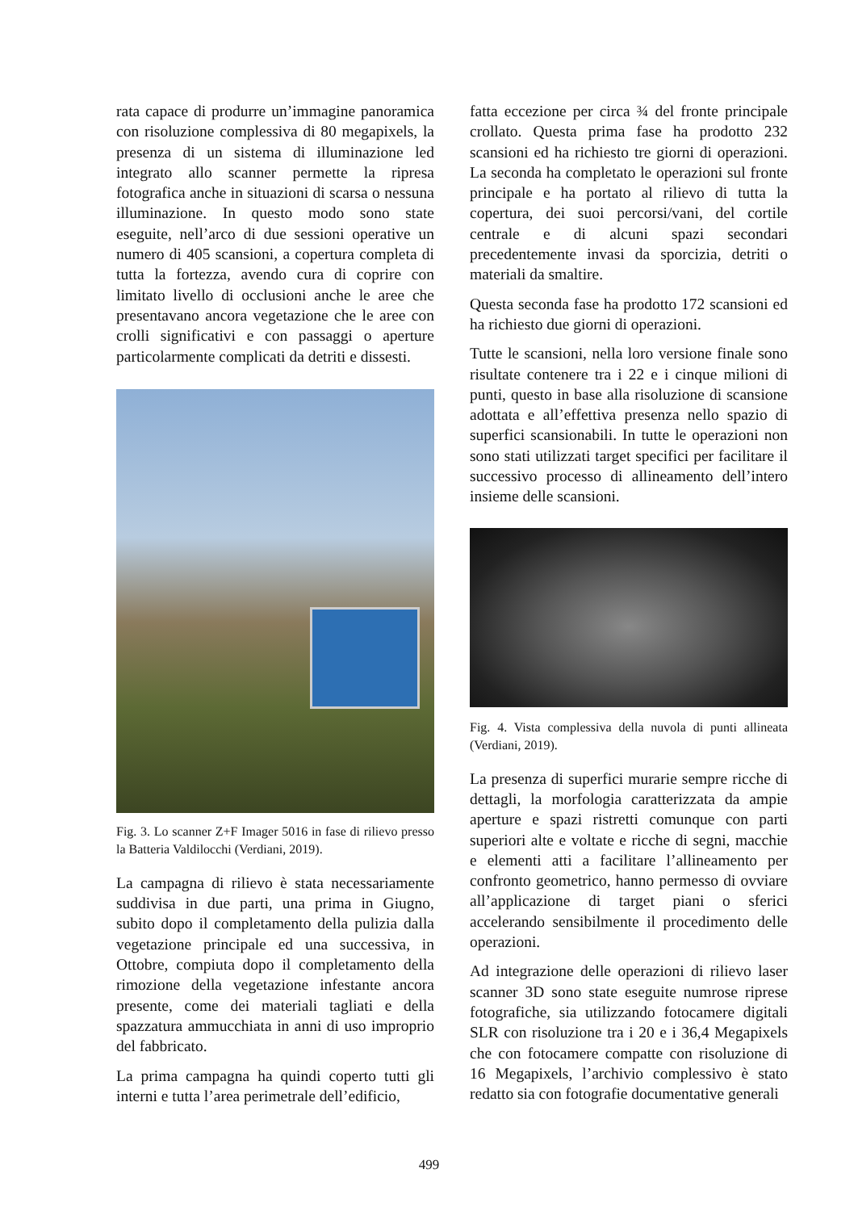rata capace di produrre un’immagine panoramica con risoluzione complessiva di 80 megapixels, la presenza di un sistema di illuminazione led integrato allo scanner permette la ripresa fotografica anche in situazioni di scarsa o nessuna illuminazione. In questo modo sono state eseguite, nell’arco di due sessioni operative un numero di 405 scansioni, a copertura completa di tutta la fortezza, avendo cura di coprire con limitato livello di occlusioni anche le aree che presentavano ancora vegetazione che le aree con crolli significativi e con passaggi o aperture particolarmente complicati da detriti e dissesti.
Fig. 3. Lo scanner Z+F Imager 5016 in fase di rilievo presso la Batteria Valdilocchi (Verdiani, 2019).
La campagna di rilievo è stata necessariamente suddivisa in due parti, una prima in Giugno, subito dopo il completamento della pulizia dalla vegetazione principale ed una successiva, in Ottobre, compiuta dopo il completamento della rimozione della vegetazione infestante ancora presente, come dei materiali tagliati e della spazzatura ammucchiata in anni di uso improprio del fabbricato.
La prima campagna ha quindi coperto tutti gli interni e tutta l’area perimetrale dell’edificio,
fatta eccezione per circa ¾ del fronte principale crollato. Questa prima fase ha prodotto 232 scansioni ed ha richiesto tre giorni di operazioni. La seconda ha completato le operazioni sul fronte principale e ha portato al rilievo di tutta la copertura, dei suoi percorsi/vani, del cortile centrale e di alcuni spazi secondari precedentemente invasi da sporcizia, detriti o materiali da smaltire.
Questa seconda fase ha prodotto 172 scansioni ed ha richiesto due giorni di operazioni.
Tutte le scansioni, nella loro versione finale sono risultate contenere tra i 22 e i cinque milioni di punti, questo in base alla risoluzione di scansione adottata e all’effettiva presenza nello spazio di superfici scansionabili. In tutte le operazioni non sono stati utilizzati target specifici per facilitare il successivo processo di allineamento dell’intero insieme delle scansioni.
Fig. 4. Vista complessiva della nuvola di punti allineata (Verdiani, 2019).
La presenza di superfici murarie sempre ricche di dettagli, la morfologia caratterizzata da ampie aperture e spazi ristretti comunque con parti superiori alte e voltate e ricche di segni, macchie e elementi atti a facilitare l’allineamento per confronto geometrico, hanno permesso di ovviare all’applicazione di target piani o sferici accelerando sensibilmente il procedimento delle operazioni.
Ad integrazione delle operazioni di rilievo laser scanner 3D sono state eseguite numrose riprese fotografiche, sia utilizzando fotocamere digitali SLR con risoluzione tra i 20 e i 36,4 Megapixels che con fotocamere compatte con risoluzione di 16 Megapixels, l’archivio complessivo è stato redatto sia con fotografie documentative generali
499